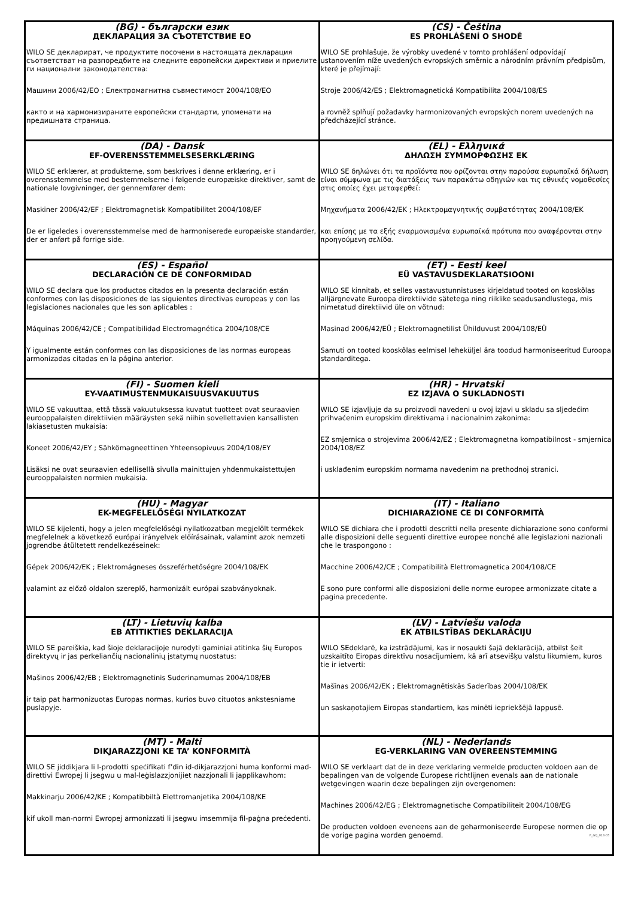| (BG) - български език ДЕКЛАРАЦИЯ ЗА СЪОТЕТСТВИЕ ЕО WILO SE декларират, че продуктите посочени в настоящата декларация съответстват на разпоредбите на следните европейски директиви и приелите ги национални законодателства: Машини 2006/42/EO ; Електромагнитна съвместимост 2004/108/EO както и на хармонизираните европейски стандарти, упоменати на предишната страница. | (CS) - Čeština ES PROHLÁŠENÍ O SHODĚ WILO SE prohlašuje, že výrobky uvedené v tomto prohlášení odpovídají ustanovením níže uvedených evropských směrnic a národním právním předpisům, které je přejímají: Stroje 2006/42/ES ; Elektromagnetická Kompatibilita 2004/108/ES a rovněž splňují požadavky harmonizovaných evropských norem uvedených na předcházející stránce. |
| (DA) - Dansk EF-OVERENSSTEMMELSESERKLÆRING WILO SE erklærer, at produkterne, som beskrives i denne erklæring, er i overensstemmelse med bestemmelserne i følgende europæiske direktiver, samt de nationale lovgivninger, der gennemfører dem: Maskiner 2006/42/EF ; Elektromagnetisk Kompatibilitet 2004/108/EF De er ligeledes i overensstemmelse med de harmoniserede europæiske standarder, der er anført på forrige side. | (EL) - Ελληνικά ΔΗΛΩΣΗ ΣΥΜΜΟΡΦΩΣΗΣ ΕΚ WILO SE δηλώνει ότι τα προϊόντα που ορίζονται στην παρούσα ευρωπαϊκά δήλωση είναι σύμφωνα με τις διατάξεις των παρακάτω οδηγιών και τις εθνικές νομοθεσίες στις οποίες έχει μεταφερθεί: Μηχανήματα 2006/42/EK ; Ηλεκτρομαγνητικής συμβατότητας 2004/108/EK και επίσης με τα εξής εναρμονισμένα ευρωπαϊκά πρότυπα που αναφέρονται στην προηγούμενη σελίδα. |
| (ES) - Español DECLARACIÓN CE DE CONFORMIDAD WILO SE declara que los productos citados en la presenta declaración están conformes con las disposiciones de las siguientes directivas europeas y con las legislaciones nacionales que les son aplicables : Máquinas 2006/42/CE ; Compatibilidad Electromagnética 2004/108/CE Y igualmente están conformes con las disposiciones de las normas europeas armonizadas citadas en la página anterior. | (ET) - Eesti keel EÜ VASTAVUSDEKLARATSIOONI WILO SE kinnitab, et selles vastavustunnistuses kirjeldatud tooted on kooskõlas alljärgnevate Euroopa direktiivide sätetega ning riiklike seadusandlustega, mis nimetatud direktiivid üle on võtnud: Masinad 2006/42/EÜ ; Elektromagnetilist Ühilduvust 2004/108/EÜ Samuti on tooted kooskõlas eelmisel leheküljel ära toodud harmoniseeritud Euroopa standarditega. |
| (FI) - Suomen kieli EY-VAATIMUSTENMUKAISUUSVAKUUTUS WILO SE vakuuttaa, että tässä vakuutuksessa kuvatut tuotteet ovat seuraavien eurooppalaisten direktiivien määräysten sekä niihin sovellettavien kansallisten lakiasetusten mukaisia: Koneet 2006/42/EY ; Sähkömagneettinen Yhteensopivuus 2004/108/EY Lisäksi ne ovat seuraavien edellisellä sivulla mainittujen yhdenmukaistettujen eurooppalaisten normien mukaisia. | (HR) - Hrvatski EZ IZJAVA O SUKLADNOSTI WILO SE izjavljuje da su proizvodi navedeni u ovoj izjavi u skladu sa sljedećim prihvaćenim europskim direktivama i nacionalnim zakonima: EZ smjernica o strojevima 2006/42/EZ ; Elektromagnetna kompatibilnost - smjernica 2004/108/EZ i usklađenim europskim normama navedenim na prethodnoj stranici. |
| (HU) - Magyar EK-MEGFELELŐSÉGI NYILATKOZAT WILO SE kijelenti, hogy a jelen megfelelőségi nyilatkozatban megjelölt termékek megfelelnek a következő európai irányelvek előírásainak, valamint azok nemzeti jogrendbe átültetett rendelkezéseinek: Gépek 2006/42/EK ; Elektromágneses összeférhetőségre 2004/108/EK valamint az előző oldalon szereplő, harmonizált európai szabványoknak. | (IT) - Italiano DICHIARAZIONE CE DI CONFORMITÀ WILO SE dichiara che i prodotti descritti nella presente dichiarazione sono conformi alle disposizioni delle seguenti direttive europee nonché alle legislazioni nazionali che le traspongono : Macchine 2006/42/CE ; Compatibilità Elettromagnetica 2004/108/CE E sono pure conformi alle disposizioni delle norme europee armonizzate citate a pagina precedente. |
| (LT) - Lietuvių kalba EB ATITIKTIES DEKLARACIJA WILO SE pareiškia, kad šioje deklaracijoje nurodyti gaminiai atitinka šių Europos direktyvų ir jas perkeliančių nacionalinių įstatymų nuostatus: Mašinos 2006/42/EB ; Elektromagnetinis Suderinamumas 2004/108/EB ir taip pat harmonizuotas Europas normas, kurios buvo cituotos ankstesniame puslapyje. | (LV) - Latviešu valoda EK ATBILSTĪBAS DEKLARĀCIJU WILO SEdeklarē, ka izstrādājumi, kas ir nosaukti šajā deklarācijā, atbilst šeit uzskaitīto Eiropas direktīvu nosacījumiem, kā arī atsevišķu valstu likumiem, kuros tie ir ietverti: Mašīnas 2006/42/EK ; Elektromagnētiskās Saderības 2004/108/EK un saskaņotajiem Eiropas standartiem, kas minēti iepriekšējā lappusē. |
| (MT) - Malti DIKJARAZZJONI KE TA’ KONFORMITÀ WILO SE jiddikjara li l-prodotti speċifikati f’din id-dikjarazzjoni huma konformi mad-direttivi Ewropej li jsegwu u mal-leġislazzjonijiet nazzjonali li japplikawhom: Makkinarju 2006/42/KE ; Kompatibbiltà Elettromanjetika 2004/108/KE kif ukoll man-normi Ewropej armonizzati li jsegwu imsemmija fil-paġna preċedenti. | (NL) - Nederlands EG-VERKLARING VAN OVEREENSTEMMING WILO SE verklaart dat de in deze verklaring vermelde producten voldoen aan de bepalingen van de volgende Europese richtlijnen evenals aan de nationale wetgevingen waarin deze bepalingen zijn overgenomen: Machines 2006/42/EG ; Elektromagnetische Compatibiliteit 2004/108/EG De producten voldoen eveneens aan de geharmoniseerde Europese normen die op de vorige pagina worden genoemd. |
F_GQ_013-05